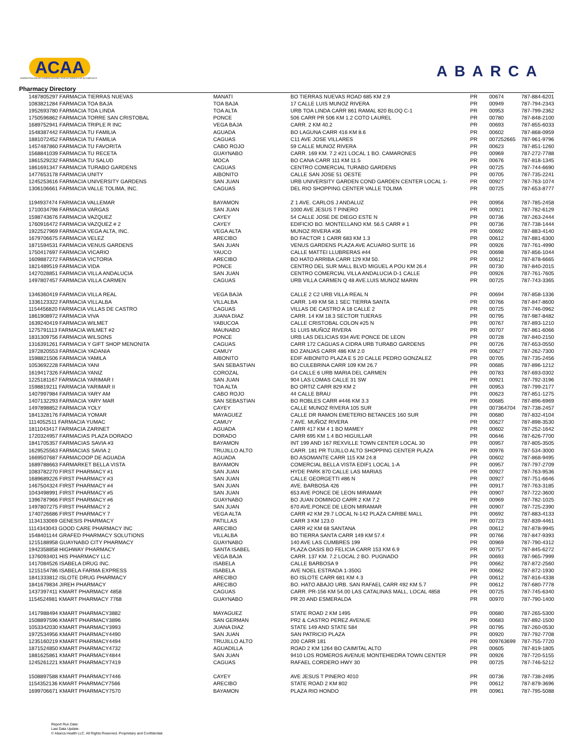ACAA
ADMINISTRACIÓN DE COMPENSACIONES POR ACCIDENTES DE AUTOMÓVILES
ABARCA
Pharmacy Directory
| 1487805297 FARMACIA TIERRAS NUEVAS | MANATI | BO TIERRAS NUEVAS ROAD 685 KM 2.9 | PR | 00674 | 787-884-6201 |
| 1083821284 FARMACIA TOA BAJA | TOA BAJA | 17 CALLE LUIS MUNOZ RIVERA | PR | 00949 | 787-794-2343 |
| 1952693780 FARMACIA TOA LINDA | TOA ALTA | URB TOA LINDA CARR 861 RAMAL 820 BLOQ C-1 | PR | 00953 | 787-799-2362 |
| 1750596862 FARMACIA TORRE SAN CRISTOBAL | PONCE | 506 CARR PR 506 KM 1.2 COTO LAUREL | PR | 00780 | 787-848-2100 |
| 1689752941 FARMACIA TRIPLE R INC | VEGA BAJA | CARR. 2 KM 40.2 | PR | 00693 | 787-855-6033 |
| 1548387442 FARMACIA TU FAMILIA | AGUADA | BO LAGUNA CARR 416 KM 8.6 | PR | 00602 | 787-868-0959 |
| 1881072452 FARMACIA TU FAMILIA | CAGUAS | C11 AVE JOSE VILLARES | PR | 007252665 | 787-961-9796 |
| 1457487860 FARMACIA TU FAVORITA | CABO ROJO | 59 CALLE MUNOZ RIVERA | PR | 00623 | 787-851-1260 |
| 1568841039 FARMACIA TU RECETA | GUAYNABO | CARR. 169 KM. 7.2 #21 LOCAL 1 BO. CAMARONES | PR | 00969 | 787-272-7788 |
| 1861529232 FARMACIA TU SALUD | MOCA | BO CANA CARR 111 KM 11.5 | PR | 00676 | 787-818-1345 |
| 1861691347 FARMACIA TURABO GARDENS | CAGUAS | CENTRO COMERCIAL TURABO GARDENS | PR | 00725 | 787-744-6690 |
| 1477653178 FARMACIA UNITY | AIBONITO | CALLE SAN JOSE 51 OESTE | PR | 00705 | 787-735-2241 |
| 1245253616 FARMACIA UNIVERSITY GARDENS | SAN JUAN | URB UNIVERSITY GARDEN COND GARDEN CENTER LOCAL 1- | PR | 00927 | 787-763-1074 |
| 1306106661 FARMACIA VALLE TOLIMA, INC. | CAGUAS | DEL RIO SHOPPING CENTER VALLE TOLIMA | PR | 00725 | 787-653-8777 |
| 1194937474 FARMACIA VALLEMAR | BAYAMON | Z 1 AVE. CARLOS J ANDALUZ | PR | 00956 | 787-785-2458 |
| 1710034798 FARMACIA VARGAS | SAN JUAN | 1000 AVE JESUS T PINERO | PR | 00921 | 787-782-6129 |
| 1598743676 FARMACIA VAZQUEZ | CAYEY | 54 CALLE JOSE DE DIEGO ESTE N | PR | 00736 | 787-263-2444 |
| 1760916472 FARMACIA VAZQUEZ # 2 | CAYEY | EDIFICIO BO. MONTELLANO KM. 56.5 CARR # 1 | PR | 00736 | 787-738-1444 |
| 1922527969 FARMACIA VEGA ALTA, INC. | VEGA ALTA | MUNOZ RIVERA #36 | PR | 00692 | 787-883-4140 |
| 1679706675 FARMACIA VELEZ | ARECIBO | BO FACTOR 1 CARR 683 KM 1.3 | PR | 00612 | 787-881-6300 |
| 1871594531 FARMACIA VENUS GARDENS | SAN JUAN | VENUS GARDENS PLAZA AVE ACUARIO SUITE 16 | PR | 00926 | 787-761-4990 |
| 1750417697 FARMACIA VICARIO | YAUCO | CALLE MATTEI LLUBRERAS #44 | PR | 00698 | 787-856-1044 |
| 1609887272 FARMACIA VICTORIA | ARECIBO | BO HATO ARRIBA CARR 129 KM 50. | PR | 00612 | 787-878-6665 |
| 1821489519 FARMACIA VIDA | PONCE | CENTRO DEL SUR MALL BLVD MIGUEL A POU KM 26.4 | PR | 00730 | 787-840-2015 |
| 1427028851 FARMACIA VILLA ANDALUCIA | SAN JUAN | CENTRO COMERCIAL VILLA ANDALUCIA D-1 CALLE | PR | 00926 | 787-761-7605 |
| 1497807457 FARMACIA VILLA CARMEN | CAGUAS | URB VILLA CARMEN Q 48 AVE.LUIS MUNOZ MARIN | PR | 00725 | 787-743-3365 |
| 1346360419 FARMACIA VILLA REAL | VEGA BAJA | CALLE 2 C2 URB VILLA REAL N | PR | 00694 | 787-858-1336 |
| 1336123322 FARMACIA VILLALBA | VILLALBA | CARR. 149 KM 58.1 SEC TIERRA SANTA | PR | 00766 | 787-847-8600 |
| 1154456820 FARMACIA VILLAS DE CASTRO | CAGUAS | VILLAS DE CASTRO A 18 CALLE 2 | PR | 00725 | 787-746-0962 |
| 1861908972 FARMACIA VIVA | JUANA DIAZ | CARR. 14 KM 18.3 SECTOR TIJERAS | PR | 00795 | 787-987-8482 |
| 1639240419 FARMACIA WILMET | YABUCOA | CALLE CRISTOBAL COLON #25 N | PR | 00767 | 787-893-1210 |
| 1275791113 FARMACIA WILMET #2 | MAUNABO | 51 LUIS MUÑOZ RIVERA | PR | 00707 | 787-861-6066 |
| 1831309756 FARMACIA WILSONS | PONCE | URB LAS DELICIAS 934 AVE PONCE DE LEON | PR | 00728 | 787-840-2150 |
| 1316391261 FARMACIA Y GIFT SHOP MENONITA | CAGUAS | CARR 172 CAGUAS A CIDRA URB TURABO GARDENS | PR | 00726 | 787-653-0550 |
| 1972820553 FARMACIA YADANIA | CAMUY | BO ZANJAS CARR 486 KM 2.0 | PR | 00627 | 787-262-7300 |
| 1598821506 FARMACIA YAMILA | AIBONITO | EDIF AIBONITO PLAZA E 5 20 CALLE PEDRO GONZALEZ | PR | 00705 | 787-735-2456 |
| 1053692228 FARMACIA YANI | SAN SEBASTIAN | BO CULEBRINA CARR 109 KM 26.7 | PR | 00685 | 787-896-1212 |
| 1619417326 FARMACIA YANIZ | COROZAL | G4 CALLE 6 URB MARIA DEL CARMEN | PR | 00783 | 787-693-0302 |
| 1225181167 FARMACIA YARIMAR I | SAN JUAN | 904 LAS LOMAS CALLE 31 SW | PR | 00921 | 787-792-3196 |
| 1598819211 FARMACIA YARIMAR II | TOA ALTA | BO ORTIZ CARR 829 KM 2 | PR | 00953 | 787-799-2177 |
| 1407997984 FARMACIA YARY AM | CABO ROJO | 44 CALLE BRAU | PR | 00623 | 787-851-1275 |
| 1407132293 FARMACIA YARY MAR | SAN SEBASTIAN | BO ROBLES CARR #446 KM 3.3 | PR | 00685 | 787-896-6969 |
| 1497898852 FARMACIA YOLY | CAYEY | CALLE MUNOZ RIVERA 105 SUR | PR | 007364704 | 787-738-2457 |
| 1841328176 FARMACIA YOMAR | MAYAGUEZ | CALLE DR RAMON EMETERIO BETANCES 160 SUR | PR | 00680 | 787-832-4104 |
| 1114052511 FARMACIA YUMAC | CAMUY | 7 AVE. MUÑOZ RIVERA | PR | 00627 | 787-898-3530 |
| 1811043417 FARMACIA ZARINET | AGUADA | CARR 417 KM 4 1 BO MAMEY | PR | 00602 | 787-252-1642 |
| 1720324957 FARMACIAS PLAZA DORADO | DORADO | CARR 695 KM 1.4 BO HIGUILLAR | PR | 00646 | 787-626-7700 |
| 1841705357 FARMACIAS SAVIA #3 | BAYAMON | INT 199 AND 167 REXVILLE TOWN CENTER LOCAL 30 | PR | 00957 | 787-805-3505 |
| 1629525563 FARMACIAS SAVIA 2 | TRUJILLO ALTO | CARR. 181 PR TUJILLO ALTO SHOPPING CENTER PLAZA | PR | 00976 | 787-534-3000 |
| 1669507687 FARMACOOP DE AGUADA | AGUADA | BO ASOMANTE CARR 115 KM 24.8 | PR | 00602 | 787-868-9495 |
| 1689788663 FARMARKET BELLA VISTA | BAYAMON | COMERCIAL BELLA VISTA EDIF1 LOCAL 1-A | PR | 00957 | 787-797-2709 |
| 1083782270 FIRST PHARMACY #1 | SAN JUAN | HYDE PARK 870 CALLE LAS MARIAS | PR | 00927 | 787-763-9536 |
| 1689689226 FIRST PHARMACY #3 | SAN JUAN | CALLE GEORGETTI #86 N | PR | 00927 | 787-751-6646 |
| 1467504324 FIRST PHARMACY #4 | SAN JUAN | AVE. BARBOSA 426 | PR | 00917 | 787-763-3185 |
| 1043498991 FIRST PHARMACY #5 | SAN JUAN | 653 AVE PONCE DE LEON MIRAMAR | PR | 00907 | 787-722-3600 |
| 1396787966 FIRST PHARMACY #6 | GUAYNABO | BO JUAN DOMINGO CARR 2 KM 7.2 | PR | 00969 | 787-782-1025 |
| 1497807275 FIRST PHARMACY 2 | SAN JUAN | 670 AVE.PONCE DE LEON MIRAMAR | PR | 00907 | 787-725-2390 |
| 1740726686 FIRST PHARMACY 7 | VEGA ALTA | CARR #2 KM 29.7 LOCAL N-142 PLAZA CARIBE MALL | PR | 00692 | 787-883-4133 |
| 1134133069 GENESIS PHARMACY | PATILLAS | CARR 3 KM 123.0 | PR | 00723 | 787-839-4461 |
| 1114343043 GOOD CARE PHARMACY INC | ARECIBO | CARR #2 KM 68 SANTANA | PR | 00612 | 787-878-9945 |
| 1548401144 GRAFED PHARMACY SOLUTIONS | VILLALBA | BO TIERRA SANTA CARR 149 KM 57.4 | PR | 00766 | 787-847-9393 |
| 1215188958 GUAYNABO CITY PHARMACY | GUAYNABO | 140 AVE LAS CUMBRES 199 | PR | 00969 | 787-790-4312 |
| 1942358858 HIGHWAY PHARMACY | SANTA ISABEL | PLAZA OASIS BO FELICIA CARR 153 KM 6.9 | PR | 00757 | 787-845-6272 |
| 1376093401 HIS PHARMACY LLC | VEGA BAJA | CARR. 137 KM. 7.2 LOCAL 2 BO. PUGNADO | PR | 00693 | 787-965-7999 |
| 1417084526 ISABELA DRUG INC. | ISABELA | CALLE BARBOSA 9 | PR | 00662 | 787-872-2560 |
| 1215154786 ISABELA FARMA EXPRESS | ISABELA | AVE NOEL ESTRADA 1-350G | PR | 00662 | 787-872-1930 |
| 1841333812 ISLOTE DRUG PHARMACY | ARECIBO | BO ISLOTE CARR 681 KM 4.3 | PR | 00612 | 787-816-4338 |
| 1841679834 JIREH PHARMACY | ARECIBO | BO. HATO ABAJO URB. SAN RAFAEL CARR 492 KM 5.7 | PR | 00612 | 787-680-7778 |
| 1437397411 KMART PHARMACY 4858 | CAGUAS | CARR. PR-156 KM 54.00 LAS CATALINAS MALL, LOCAL 4858 | PR | 00725 | 787-745-6340 |
| 1154524981 KMART PHARMACY 7768 | GUAYNABO | PR 20 AND ESMERALDA | PR | 00970 | 787-790-1400 |
| 1417988494 KMART PHARMACY3882 | MAYAGUEZ | STATE ROAD 2 KM 1495 | PR | 00680 | 787-265-5300 |
| 1508897596 KMART PHARMACY3896 | SAN GERMAN | PR2 & CASTRO PEREZ AVENUE | PR | 00683 | 787-892-1500 |
| 1053342030 KMART PHARMACY3993 | JUANA DIAZ | STATE 149 AND STATE 584 | PR | 00795 | 787-260-0530 |
| 1972534956 KMART PHARMACY4490 | SAN JUAN | SAN PATRICIO PLAZA | PR | 00920 | 787-792-7708 |
| 1235160219 KMART PHARMACY4494 | TRUJILLO ALTO | 200 CARR 181 | PR | 009763699 | 787-755-7720 |
| 1871524850 KMART PHARMACY4732 | AGUADILLA | ROAD 2 KM 1264 BO CAIMITAL ALTO | PR | 00605 | 787-819-1805 |
| 1881625861 KMART PHARMACY4844 | SAN JUAN | 9410 LOS ROMEROS AVENUE MONTEHIEDRA TOWN CENTER | PR | 00926 | 787-720-5155 |
| 1245261221 KMART PHARMACY7419 | CAGUAS | RAFAEL CORDERO HWY 30 | PR | 00725 | 787-746-5212 |
| 1508897588 KMART PHARMACY7446 | CAYEY | AVE JESUS T PINERO 4010 | PR | 00736 | 787-738-2495 |
| 1154352136 KMART PHARMACY7566 | ARECIBO | STATE ROAD 2 KM 802 | PR | 00612 | 787-879-3696 |
| 1699706671 KMART PHARMACY7570 | BAYAMON | PLAZA RIO HONDO | PR | 00961 | 787-795-5088 |
Report Run Date:
Last Data Update:
© Abarca Health LLC. All Rights Reserved. Proprietary and Confidential.